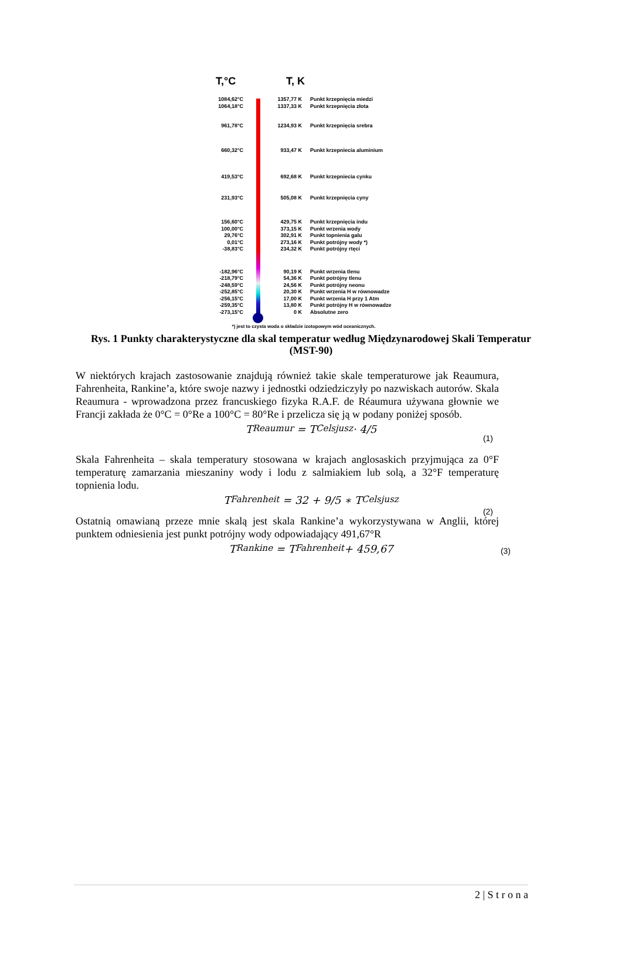T,°C T, K
1084,62°C 1357,77 K Punkt krzepnięcia miedzi
1064,18°C 1337,33 K Punkt krzepnięcia złota
961,78°C 1234,93 K Punkt krzepnięcia srebra
660,32°C 933,47 K Punkt krzepniecia aluminium
419,53°C 692,68 K Punkt krzepniecia cynku
231,93°C 505,08 K Punkt krzepnięcia cyny
156,60°C 429,75 K Punkt krzepnięcia indu
100,00°C 373,15 K Punkt wrzenia wody
29,76°C 302,91 K Punkt topnienia galu
0,01°C 273,16 K Punkt potrójny wody *)
-38,83°C 234,32 K Punkt potrójny rtęci
-182,96°C 90,19 K Punkt wrzenia tlenu
-218,79°C 54,36 K Punkt potrójny tlenu
-248,59°C 24,56 K Punkt potrójny neonu
-252,85°C 20,30 K Punkt wrzenia H w równowadze
-256,15°C 17,00 K Punkt wrzenia H przy 1 Atm
-259,35°C 13,80 K Punkt potrójny H w równowadze
-273,15°C 0 K Absolutne zero
*) jest to czysta woda o składzie izotopowym wód oceanicznych.
Rys. 1 Punkty charakterystyczne dla skal temperatur według Międzynarodowej Skali Temperatur (MST-90)
W niektórych krajach zastosowanie znajdują również takie skale temperaturowe jak Reaumura, Fahrenheita, Rankine’a, które swoje nazwy i jednostki odziedziczyły po nazwiskach autorów. Skala Reaumura - wprowadzona przez francuskiego fizyka R.A.F. de Réaumura używana głownie we Francji zakłada że 0°C = 0°Re a 100°C = 80°Re i przelicza się ją w podany poniżej sposób.
T<sub>Reaumur</sub> = T<sub>Celsjusz</sub> · 4/5
(1)
Skala Fahrenheita – skala temperatury stosowana w krajach anglosaskich przyjmująca za 0°F temperaturę zamarzania mieszaniny wody i lodu z salmiakiem lub solą, a 32°F temperaturę topnienia lodu.
T<sub>Fahrenheit</sub> = 32 + 9/5 ∗ T<sub>Celsjusz</sub>
(2)
Ostatnią omawianą przeze mnie skalą jest skala Rankine’a wykorzystywana w Anglii, której punktem odniesienia jest punkt potrójny wody odpowiadający 491,67°R
T<sub>Rankine</sub> = T<sub>Fahrenheit</sub> + 459,67 (3)
2 | S t r o n a